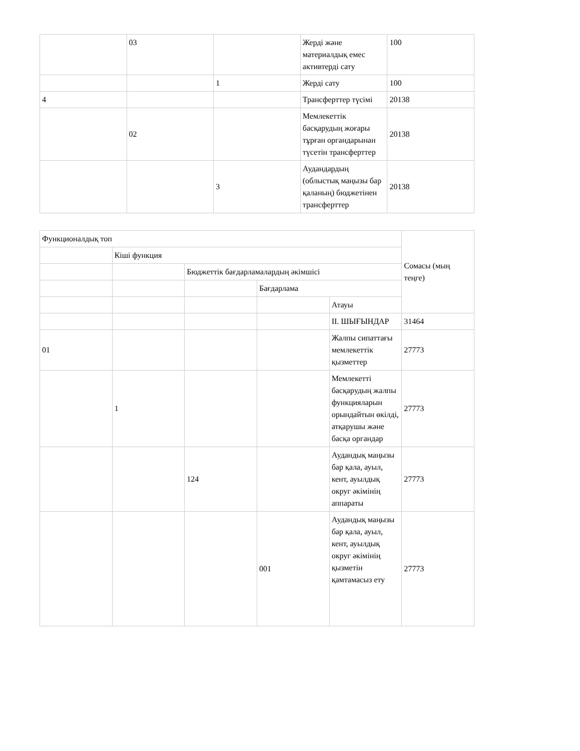| | 03 | | Жерді және материалдық емес активтерді сату | 100 |
| | | 1 | Жерді сату | 100 |
| 4 | | | Трансферттер түсімі | 20138 |
| | 02 | | Мемлекеттік басқарудың жоғары тұрған органдарынан түсетін трансферттер | 20138 |
| | | 3 | Аудандардың (облыстық маңызы бар қаланың) бюджетінен трансферттер | 20138 |
| Функционалдық топ | | | | | Сомасы (мың теңге) |
| --- | --- | --- | --- | --- | --- |
| | Кіші функция | | | | |
| | | Бюджеттік бағдарламалардың әкімшісі | | | |
| | | | Бағдарлама | | |
| | | | | Атауы | |
| | | | | II. ШЫҒЫНДАР | 31464 |
| 01 | | | | Жалпы сипаттағы мемлекеттік қызметтер | 27773 |
| | 1 | | | Мемлекетті басқарудың жалпы функцияларын орындайтын өкілді, атқарушы және басқа органдар | 27773 |
| | | 124 | | Аудандық маңызы бар қала, ауыл, кент, ауылдық округ әкімінің аппараты | 27773 |
| | | | 001 | Аудандық маңызы бар қала, ауыл, кент, ауылдық округ әкімінің қызметін қамтамасыз ету | 27773 |